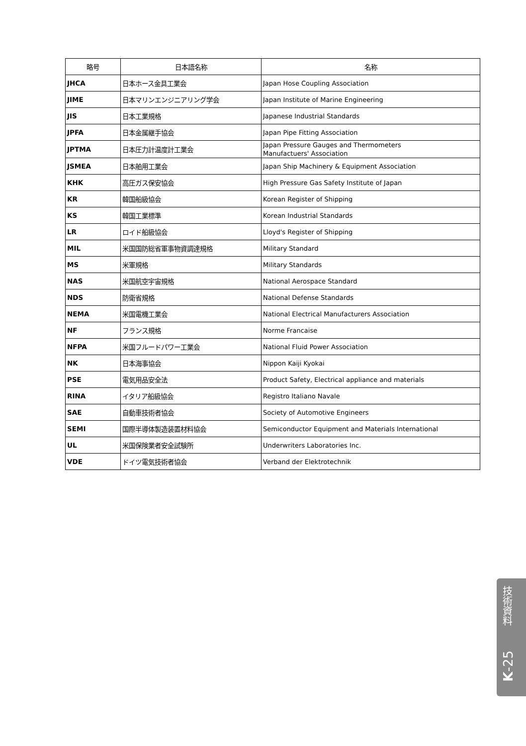| 略号 | 日本語名称 | 名称 |
| --- | --- | --- |
| JHCA | 日本ホース金具工業会 | Japan Hose Coupling Association |
| JIME | 日本マリンエンジニアリング学会 | Japan Institute of Marine Engineering |
| JIS | 日本工業規格 | Japanese Industrial Standards |
| JPFA | 日本金属継手協会 | Japan Pipe Fitting Association |
| JPTMA | 日本圧力計温度計工業会 | Japan Pressure Gauges and Thermometers Manufactuers' Association |
| JSMEA | 日本舶用工業会 | Japan Ship Machinery & Equipment Association |
| KHK | 高圧ガス保安協会 | High Pressure Gas Safety Institute of Japan |
| KR | 韓国船級協会 | Korean Register of Shipping |
| KS | 韓国工業標準 | Korean Industrial Standards |
| LR | ロイド船級協会 | Lloyd's Register of Shipping |
| MIL | 米国国防総省軍事物資調達規格 | Military Standard |
| MS | 米軍規格 | Military Standards |
| NAS | 米国航空宇宙規格 | National Aerospace Standard |
| NDS | 防衛省規格 | National Defense Standards |
| NEMA | 米国電機工業会 | National Electrical Manufacturers Association |
| NF | フランス規格 | Norme Francaise |
| NFPA | 米国フルードパワー工業会 | National Fluid Power Association |
| NK | 日本海事協会 | Nippon Kaiji Kyokai |
| PSE | 電気用品安全法 | Product Safety, Electrical appliance and materials |
| RINA | イタリア船級協会 | Registro Italiano Navale |
| SAE | 自動車技術者協会 | Society of Automotive Engineers |
| SEMI | 国際半導体製造装置材料協会 | Semiconductor Equipment and Materials International |
| UL | 米国保険業者安全試験所 | Underwriters Laboratories Inc. |
| VDE | ドイツ電気技術者協会 | Verband der Elektrotechnik |
技術資料
K-25